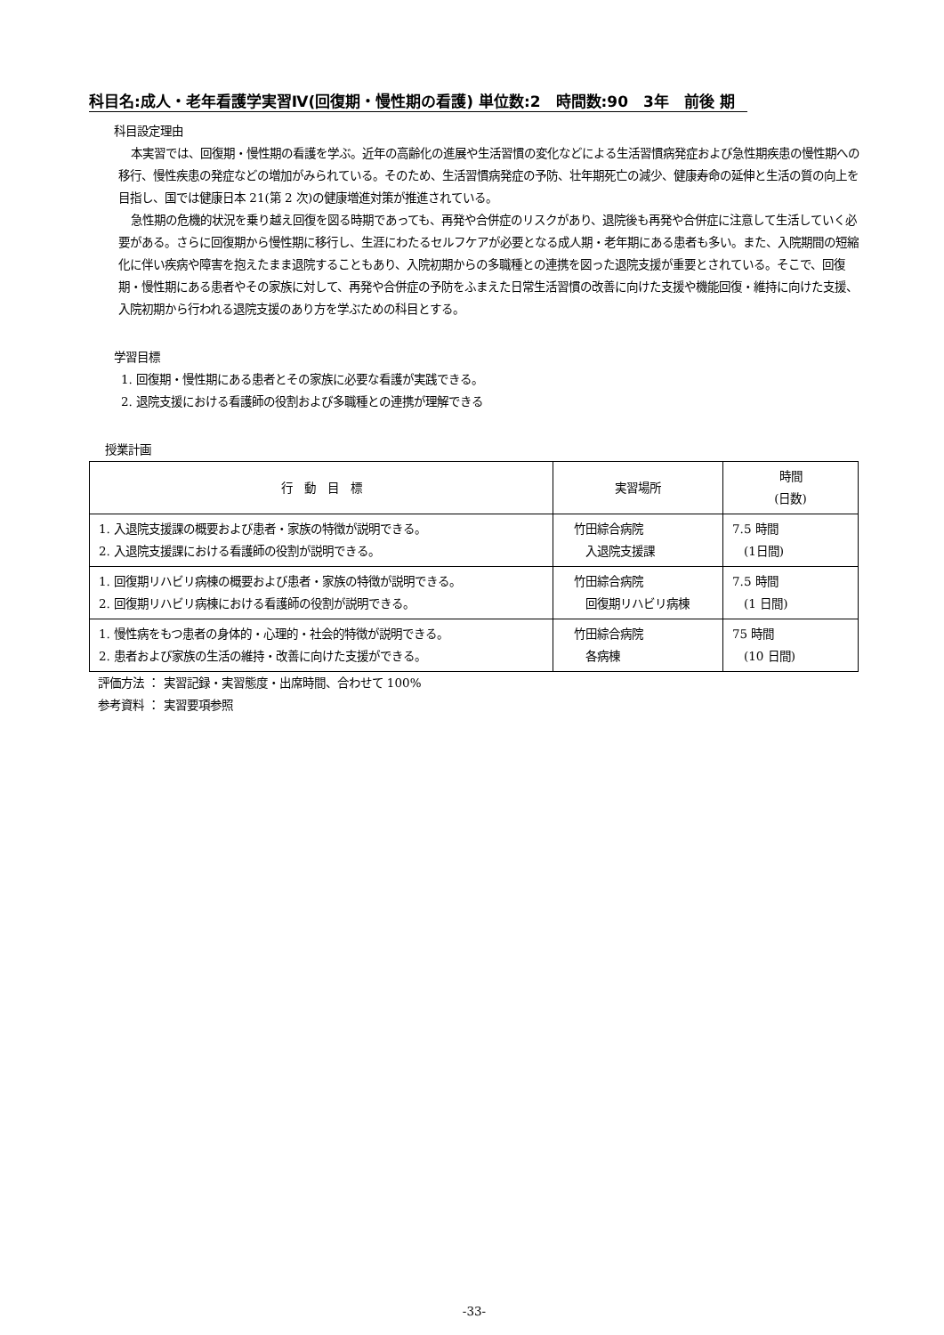科目名:成人・老年看護学実習Ⅳ(回復期・慢性期の看護) 単位数:2　時間数:90　3年　前後 期
科目設定理由
本実習では、回復期・慢性期の看護を学ぶ。近年の高齢化の進展や生活習慣の変化などによる生活習慣病発症および急性期疾患の慢性期への移行、慢性疾患の発症などの増加がみられている。そのため、生活習慣病発症の予防、壮年期死亡の減少、健康寿命の延伸と生活の質の向上を目指し、国では健康日本 21(第 2 次)の健康増進対策が推進されている。
急性期の危機的状況を乗り越え回復を図る時期であっても、再発や合併症のリスクがあり、退院後も再発や合併症に注意して生活していく必要がある。さらに回復期から慢性期に移行し、生涯にわたるセルフケアが必要となる成人期・老年期にある患者も多い。また、入院期間の短縮化に伴い疾病や障害を抱えたまま退院することもあり、入院初期からの多職種との連携を図った退院支援が重要とされている。そこで、回復期・慢性期にある患者やその家族に対して、再発や合併症の予防をふまえた日常生活習慣の改善に向けた支援や機能回復・維持に向けた支援、入院初期から行われる退院支援のあり方を学ぶための科目とする。
学習目標
1. 回復期・慢性期にある患者とその家族に必要な看護が実践できる。
2. 退院支援における看護師の役割および多職種との連携が理解できる
授業計画
| 行 動 目 標 | 実習場所 | 時間 (日数) |
| --- | --- | --- |
| 1. 入退院支援課の概要および患者・家族の特徴が説明できる。 2. 入退院支援課における看護師の役割が説明できる。 | 竹田綜合病院 入退院支援課 | 7.5 時間 (1日間) |
| 1. 回復期リハビリ病棟の概要および患者・家族の特徴が説明できる。 2. 回復期リハビリ病棟における看護師の役割が説明できる。 | 竹田綜合病院 回復期リハビリ病棟 | 7.5 時間 (1 日間) |
| 1. 慢性病をもつ患者の身体的・心理的・社会的特徴が説明できる。 2. 患者および家族の生活の維持・改善に向けた支援ができる。 | 竹田綜合病院 各病棟 | 75 時間 (10 日間) |
評価方法 ： 実習記録・実習態度・出席時間、合わせて 100%
参考資料 ： 実習要項参照
-33-